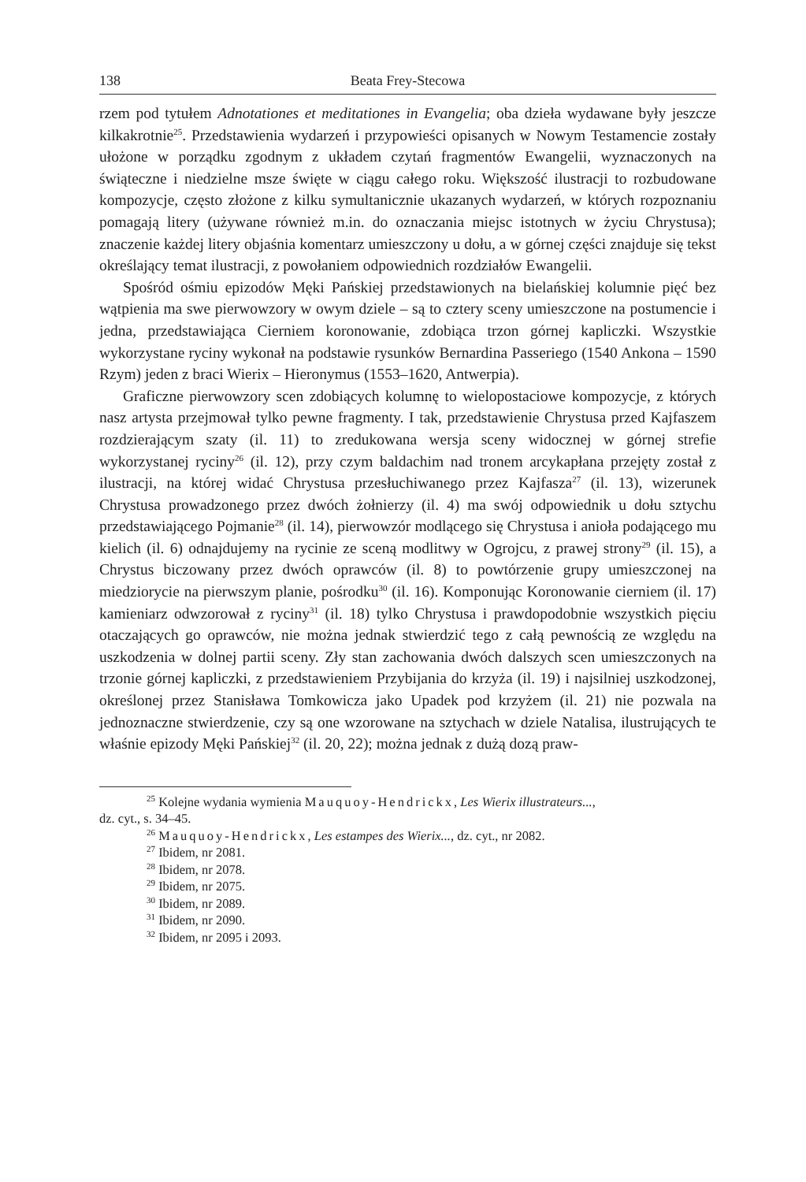138 Beata Frey-Stecowa
rzem pod tytułem Adnotationes et meditationes in Evangelia; oba dzieła wydawane były jeszcze kilkakrotnie<sup>25</sup>. Przedstawienia wydarzeń i przypowieści opisanych w Nowym Testamencie zostały ułożone w porządku zgodnym z układem czytań fragmentów Ewangelii, wyznaczonych na świąteczne i niedzielne msze święte w ciągu całego roku. Większość ilustracji to rozbudowane kompozycje, często złożone z kilku symultanicznie ukazanych wydarzeń, w których rozpoznaniu pomagają litery (używane również m.in. do oznaczania miejsc istotnych w życiu Chrystusa); znaczenie każdej litery objaśnia komentarz umieszczony u dołu, a w górnej części znajduje się tekst określający temat ilustracji, z powołaniem odpowiednich rozdziałów Ewangelii.
Spośród ośmiu epizodów Męki Pańskiej przedstawionych na bielańskiej kolumnie pięć bez wątpienia ma swe pierwowzory w owym dziele – są to cztery sceny umieszczone na postumencie i jedna, przedstawiająca Cierniem koronowanie, zdobiąca trzon górnej kapliczki. Wszystkie wykorzystane ryciny wykonał na podstawie rysunków Bernardina Passeriego (1540 Ankona – 1590 Rzym) jeden z braci Wierix – Hieronymus (1553–1620, Antwerpia).
Graficzne pierwowzory scen zdobiących kolumnę to wielopostaciowe kompozycje, z których nasz artysta przejmował tylko pewne fragmenty. I tak, przedstawienie Chrystusa przed Kajfaszem rozdzierającym szaty (il. 11) to zredukowana wersja sceny widocznej w górnej strefie wykorzystanej ryciny<sup>26</sup> (il. 12), przy czym baldachim nad tronem arcykapłana przejęty został z ilustracji, na której widać Chrystusa przesłuchiwanego przez Kajfasza<sup>27</sup> (il. 13), wizerunek Chrystusa prowadzonego przez dwóch żołnierzy (il. 4) ma swój odpowiednik u dołu sztychu przedstawiającego Pojmanie<sup>28</sup> (il. 14), pierwowzór modlącego się Chrystusa i anioła podającego mu kielich (il. 6) odnajdujemy na rycinie ze sceną modlitwy w Ogrojcu, z prawej strony<sup>29</sup> (il. 15), a Chrystus biczowany przez dwóch oprawców (il. 8) to powtórzenie grupy umieszczonej na miedziorycie na pierwszym planie, pośrodku<sup>30</sup> (il. 16). Komponując Koronowanie cierniem (il. 17) kamieniarz odwzorował z ryciny<sup>31</sup> (il. 18) tylko Chrystusa i prawdopodobnie wszystkich pięciu otaczających go oprawców, nie można jednak stwierdzić tego z całą pewnością ze względu na uszkodzenia w dolnej partii sceny. Zły stan zachowania dwóch dalszych scen umieszczonych na trzonie górnej kapliczki, z przedstawieniem Przybijania do krzyża (il. 19) i najsilniej uszkodzonej, określonej przez Stanisława Tomkowicza jako Upadek pod krzyżem (il. 21) nie pozwala na jednoznaczne stwierdzenie, czy są one wzorowane na sztychach w dziele Natalisa, ilustrujących te właśnie epizody Męki Pańskiej<sup>32</sup> (il. 20, 22); można jednak z dużą dozą praw-
<sup>25</sup> Kolejne wydania wymienia Mauquoy-Hendrickx, Les Wierix illustrateurs...,
dz. cyt., s. 34–45.
<sup>26</sup> Mauquoy-Hendrickx, Les estampes des Wierix..., dz. cyt., nr 2082.
<sup>27</sup> Ibidem, nr 2081.
<sup>28</sup> Ibidem, nr 2078.
<sup>29</sup> Ibidem, nr 2075.
<sup>30</sup> Ibidem, nr 2089.
<sup>31</sup> Ibidem, nr 2090.
<sup>32</sup> Ibidem, nr 2095 i 2093.